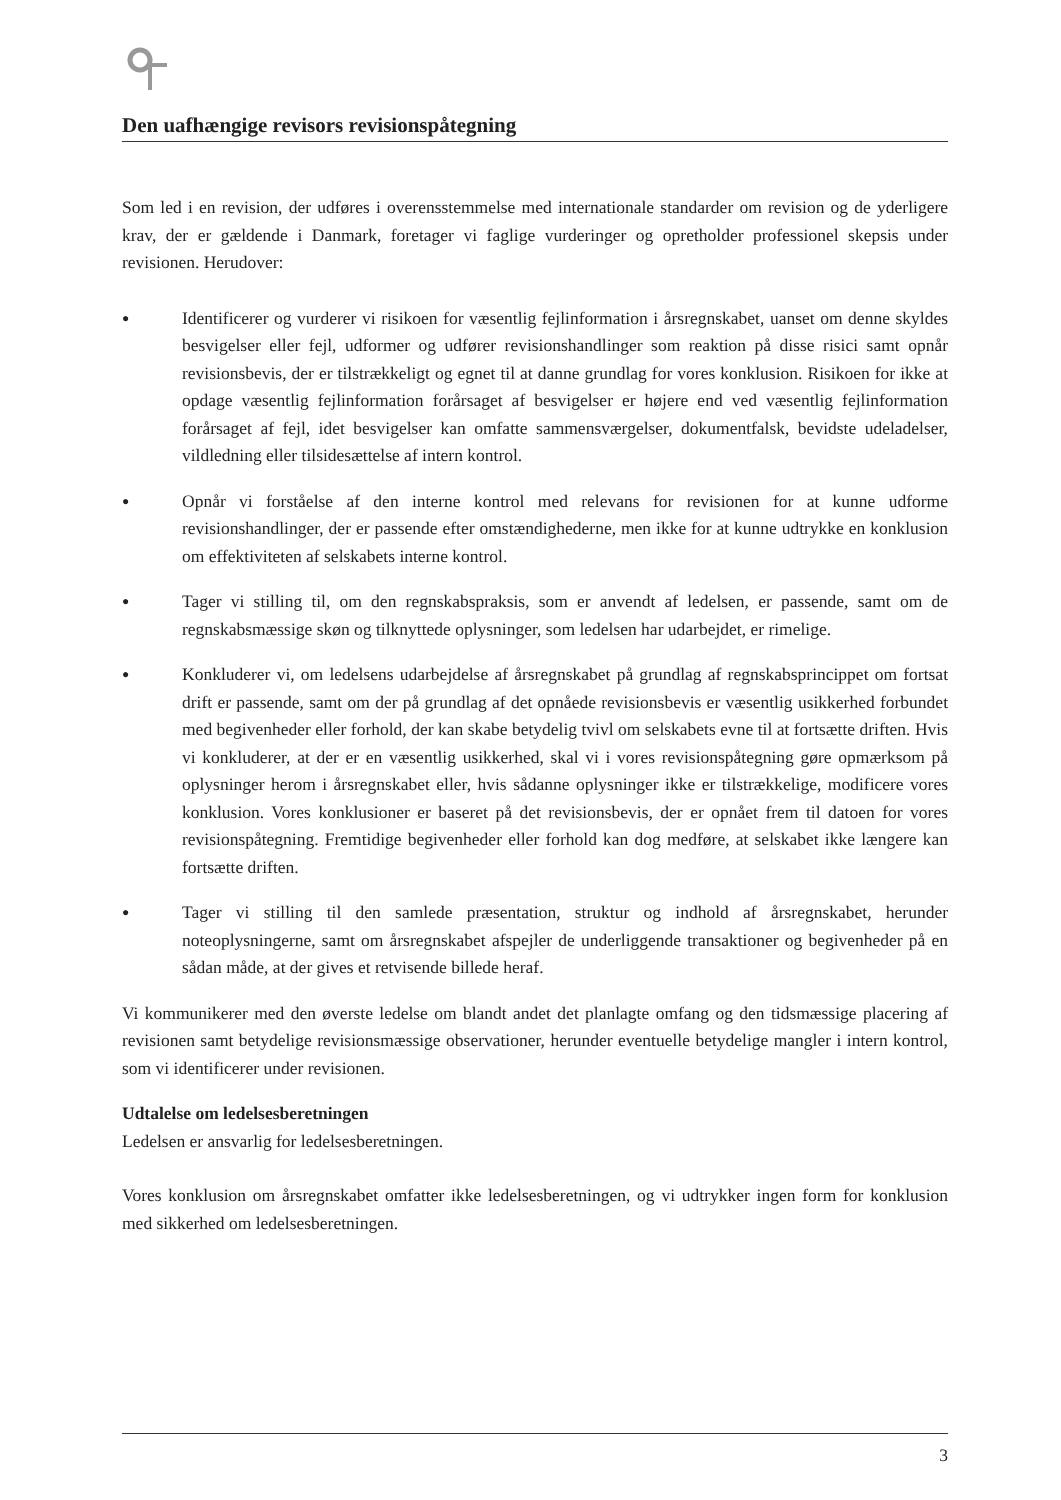Den uafhængige revisors revisionspåtegning
Som led i en revision, der udføres i overensstemmelse med internationale standarder om revision og de yderligere krav, der er gældende i Danmark, foretager vi faglige vurderinger og opretholder professionel skepsis under revisionen. Herudover:
●
Identificerer og vurderer vi risikoen for væsentlig fejlinformation i årsregnskabet, uanset om denne skyldes besvigelser eller fejl, udformer og udfører revisionshandlinger som reaktion på disse risici samt opnår revisionsbevis, der er tilstrækkeligt og egnet til at danne grundlag for vores konklusion. Risikoen for ikke at opdage væsentlig fejlinformation forårsaget af besvigelser er højere end ved væsentlig fejlinformation forårsaget af fejl, idet besvigelser kan omfatte sammensværgelser, dokumentfalsk, bevidste udeladelser, vildledning eller tilsidesættelse af intern kontrol.
●
Opnår vi forståelse af den interne kontrol med relevans for revisionen for at kunne udforme revisionshandlinger, der er passende efter omstændighederne, men ikke for at kunne udtrykke en konklusion om effektiviteten af selskabets interne kontrol.
●
Tager vi stilling til, om den regnskabspraksis, som er anvendt af ledelsen, er passende, samt om de regnskabsmæssige skøn og tilknyttede oplysninger, som ledelsen har udarbejdet, er rimelige.
●
Konkluderer vi, om ledelsens udarbejdelse af årsregnskabet på grundlag af regnskabsprincippet om fortsat drift er passende, samt om der på grundlag af det opnåede revisionsbevis er væsentlig usikkerhed forbundet med begivenheder eller forhold, der kan skabe betydelig tvivl om selskabets evne til at fortsætte driften. Hvis vi konkluderer, at der er en væsentlig usikkerhed, skal vi i vores revisionspåtegning gøre opmærksom på oplysninger herom i årsregnskabet eller, hvis sådanne oplysninger ikke er tilstrækkelige, modificere vores konklusion. Vores konklusioner er baseret på det revisionsbevis, der er opnået frem til datoen for vores revisionspåtegning. Fremtidige begivenheder eller forhold kan dog medføre, at selskabet ikke længere kan fortsætte driften.
●
Tager vi stilling til den samlede præsentation, struktur og indhold af årsregnskabet, herunder noteoplysningerne, samt om årsregnskabet afspejler de underliggende transaktioner og begivenheder på en sådan måde, at der gives et retvisende billede heraf.
Vi kommunikerer med den øverste ledelse om blandt andet det planlagte omfang og den tidsmæssige placering af revisionen samt betydelige revisionsmæssige observationer, herunder eventuelle betydelige mangler i intern kontrol, som vi identificerer under revisionen.
Udtalelse om ledelsesberetningen
Ledelsen er ansvarlig for ledelsesberetningen.
Vores konklusion om årsregnskabet omfatter ikke ledelsesberetningen, og vi udtrykker ingen form for konklusion med sikkerhed om ledelsesberetningen.
3